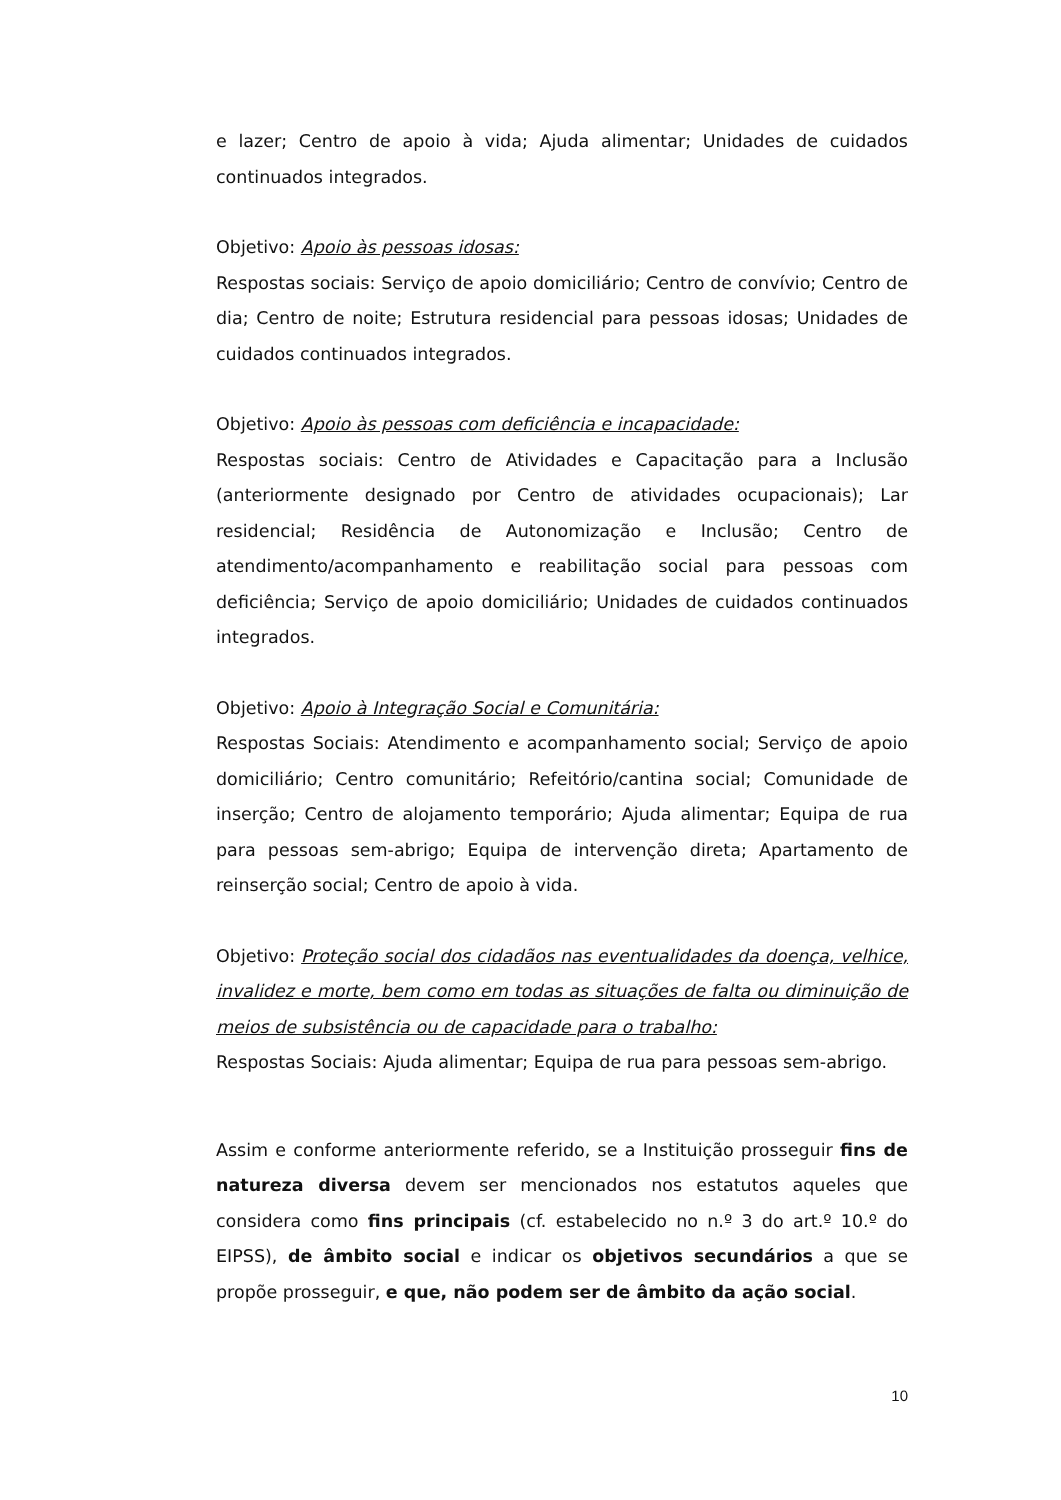e lazer; Centro de apoio à vida; Ajuda alimentar; Unidades de cuidados continuados integrados.
Objetivo: Apoio às pessoas idosas:
Respostas sociais: Serviço de apoio domiciliário; Centro de convívio; Centro de dia; Centro de noite; Estrutura residencial para pessoas idosas; Unidades de cuidados continuados integrados.
Objetivo: Apoio às pessoas com deficiência e incapacidade:
Respostas sociais: Centro de Atividades e Capacitação para a Inclusão (anteriormente designado por Centro de atividades ocupacionais); Lar residencial; Residência de Autonomização e Inclusão; Centro de atendimento/acompanhamento e reabilitação social para pessoas com deficiência; Serviço de apoio domiciliário; Unidades de cuidados continuados integrados.
Objetivo: Apoio à Integração Social e Comunitária:
Respostas Sociais: Atendimento e acompanhamento social; Serviço de apoio domiciliário; Centro comunitário; Refeitório/cantina social; Comunidade de inserção; Centro de alojamento temporário; Ajuda alimentar; Equipa de rua para pessoas sem-abrigo; Equipa de intervenção direta; Apartamento de reinserção social; Centro de apoio à vida.
Objetivo: Proteção social dos cidadãos nas eventualidades da doença, velhice, invalidez e morte, bem como em todas as situações de falta ou diminuição de meios de subsistência ou de capacidade para o trabalho:
Respostas Sociais: Ajuda alimentar; Equipa de rua para pessoas sem-abrigo.
Assim e conforme anteriormente referido, se a Instituição prosseguir fins de natureza diversa devem ser mencionados nos estatutos aqueles que considera como fins principais (cf. estabelecido no n.º 3 do art.º 10.º do EIPSS), de âmbito social e indicar os objetivos secundários a que se propõe prosseguir, e que, não podem ser de âmbito da ação social.
10